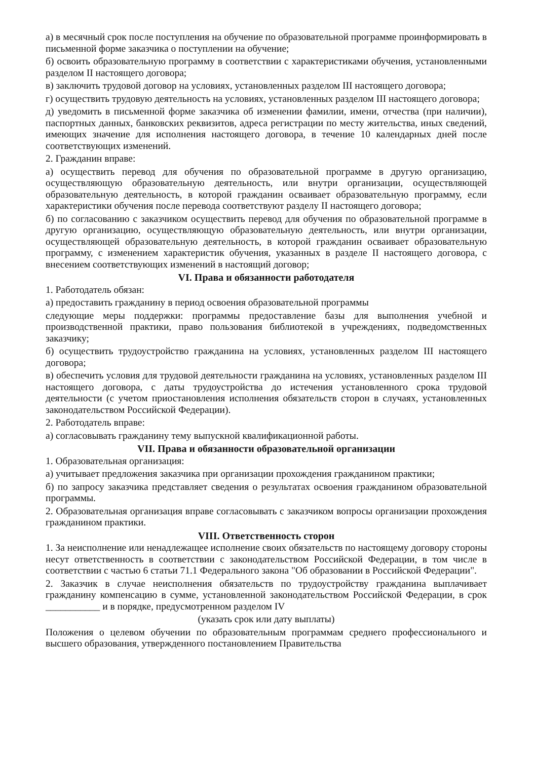а) в месячный срок после поступления на обучение по образовательной программе проинформировать в письменной форме заказчика о поступлении на обучение;
б) освоить образовательную программу в соответствии с характеристиками обучения, установленными разделом II настоящего договора;
в) заключить трудовой договор на условиях, установленных разделом III настоящего договора;
г) осуществить трудовую деятельность на условиях, установленных разделом III настоящего договора;
д) уведомить в письменной форме заказчика об изменении фамилии, имени, отчества (при наличии), паспортных данных, банковских реквизитов, адреса регистрации по месту жительства, иных сведений, имеющих значение для исполнения настоящего договора, в течение 10 календарных дней после соответствующих изменений.
2. Гражданин вправе:
а) осуществить перевод для обучения по образовательной программе в другую организацию, осуществляющую образовательную деятельность, или внутри организации, осуществляющей образовательную деятельность, в которой гражданин осваивает образовательную программу, если характеристики обучения после перевода соответствуют разделу II настоящего договора;
б) по согласованию с заказчиком осуществить перевод для обучения по образовательной программе в другую организацию, осуществляющую образовательную деятельность, или внутри организации, осуществляющей образовательную деятельность, в которой гражданин осваивает образовательную программу, с изменением характеристик обучения, указанных в разделе II настоящего договора, с внесением соответствующих изменений в настоящий договор;
VI. Права и обязанности работодателя
1. Работодатель обязан:
а) предоставить гражданину в период освоения образовательной программы
следующие меры поддержки: программы предоставление базы для выполнения учебной и производственной практики, право пользования библиотекой в учреждениях, подведомственных заказчику;
б) осуществить трудоустройство гражданина на условиях, установленных разделом III настоящего договора;
в) обеспечить условия для трудовой деятельности гражданина на условиях, установленных разделом III настоящего договора, с даты трудоустройства до истечения установленного срока трудовой деятельности (с учетом приостановления исполнения обязательств сторон в случаях, установленных законодательством Российской Федерации).
2. Работодатель вправе:
а) согласовывать гражданину тему выпускной квалификационной работы.
VII. Права и обязанности образовательной организации
1. Образовательная организация:
а) учитывает предложения заказчика при организации прохождения гражданином практики;
б) по запросу заказчика представляет сведения о результатах освоения гражданином образовательной программы.
2. Образовательная организация вправе согласовывать с заказчиком вопросы организации прохождения гражданином практики.
VIII. Ответственность сторон
1. За неисполнение или ненадлежащее исполнение своих обязательств по настоящему договору стороны несут ответственность в соответствии с законодательством Российской Федерации, в том числе в соответствии с частью 6 статьи 71.1 Федерального закона "Об образовании в Российской Федерации".
2. Заказчик в случае неисполнения обязательств по трудоустройству гражданина выплачивает гражданину компенсацию в сумме, установленной законодательством Российской Федерации, в срок ___________ и в порядке, предусмотренном разделом IV
(указать срок или дату выплаты)
Положения о целевом обучении по образовательным программам среднего профессионального и высшего образования, утвержденного постановлением Правительства